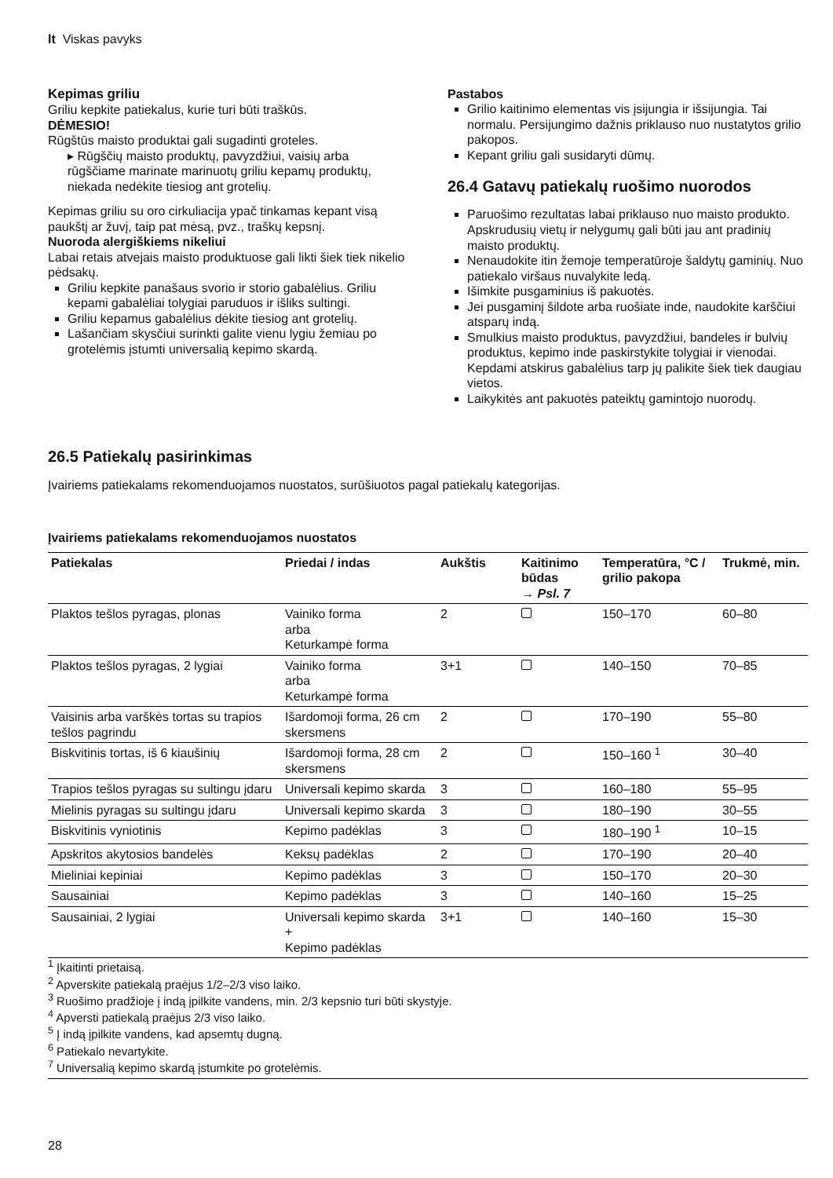lt Viskas pavyks
Kepimas griliu
Griliu kepkite patiekalus, kurie turi būti traškūs.
DĖMESIO!
Rūgštūs maisto produktai gali sugadinti groteles.
▸ Rūgščių maisto produktų, pavyzdžiui, vaisių arba rūgščiame marinate marinuotų griliu kepamų produktų, niekada nedėkite tiesiog ant grotelių.
Kepimas griliu su oro cirkuliacija ypač tinkamas kepant visą paukštį ar žuvį, taip pat mėsą, pvz., traškų kepsnį.
Nuoroda alergiškiems nikeliui
Labai retais atvejais maisto produktuose gali likti šiek tiek nikelio pėdsakų.
Griliu kepkite panašaus svorio ir storio gabalėlius. Griliu kepami gabalėliai tolygiai paruduos ir išliks sultingi.
Griliu kepamus gabalėlius dėkite tiesiog ant grotelių.
Lašančiam skysčiui surinkti galite vienu lygiu žemiau po grotelėmis įstumti universalią kepimo skardą.
Pastabos
Grilio kaitinimo elementas vis įsijungia ir išsijungia. Tai normalu. Persijungimo dažnis priklauso nuo nustatytos grilio pakopos.
Kepant griliu gali susidaryti dūmų.
26.4 Gatavų patiekalų ruošimo nuorodos
Paruošimo rezultatas labai priklauso nuo maisto produkto. Apskrudusių vietų ir nelygumų gali būti jau ant pradinių maisto produktų.
Nenaudokite itin žemoje temperatūroje šaldytų gaminių. Nuo patiekalo viršaus nuvalykite ledą.
Išimkite pusgaminius iš pakuotės.
Jei pusgaminį šildote arba ruošiate inde, naudokite karščiui atsparų indą.
Smulkius maisto produktus, pavyzdžiui, bandeles ir bulvių produktus, kepimo inde paskirstykite tolygiai ir vienodai. Kepdami atskirus gabalėlius tarp jų palikite šiek tiek daugiau vietos.
Laikykitės ant pakuotės pateiktų gamintojo nuorodų.
26.5 Patiekalų pasirinkimas
Įvairiems patiekalams rekomenduojamos nuostatos, surūšiuotos pagal patiekalų kategorijas.
Įvairiems patiekalams rekomenduojamos nuostatos
| Patiekalas | Priedai / indas | Aukštis | Kaitinimo būdas → Psl. 7 | Temperatūra, °C / grilio pakopa | Trukmė, min. |
| --- | --- | --- | --- | --- | --- |
| Plaktos tešlos pyragas, plonas | Vainiko forma arba Keturkampė forma | 2 | | 150–170 | 60–80 |
| Plaktos tešlos pyragas, 2 lygiai | Vainiko forma arba Keturkampė forma | 3+1 | | 140–150 | 70–85 |
| Vaisinis arba varškės tortas su trapios tešlos pagrindu | Išardomoji forma, 26 cm skersmens | 2 | | 170–190 | 55–80 |
| Biskvitinis tortas, iš 6 kiaušinių | Išardomoji forma, 28 cm skersmens | 2 | | 150–160 <sup>1</sup> | 30–40 |
| Trapios tešlos pyragas su sultingu įdaru | Universali kepimo skarda | 3 | | 160–180 | 55–95 |
| Mielinis pyragas su sultingu įdaru | Universali kepimo skarda | 3 | | 180–190 | 30–55 |
| Biskvitinis vyniotinis | Kepimo padėklas | 3 | | 180–190 <sup>1</sup> | 10–15 |
| Apskritos akytosios bandelės | Keksų padėklas | 2 | | 170–190 | 20–40 |
| Mieliniai kepiniai | Kepimo padėklas | 3 | | 150–170 | 20–30 |
| Sausainiai | Kepimo padėklas | 3 | | 140–160 | 15–25 |
| Sausainiai, 2 lygiai | Universali kepimo skarda + Kepimo padėklas | 3+1 | | 140–160 | 15–30 |
<sup>1</sup> Įkaitinti prietaisą.
<sup>2</sup> Apverskite patiekalą praėjus 1/2–2/3 viso laiko.
<sup>3</sup> Ruošimo pradžioje į indą įpilkite vandens, min. 2/3 kepsnio turi būti skystyje.
<sup>4</sup> Apversti patiekalą praėjus 2/3 viso laiko.
<sup>5</sup> Į indą įpilkite vandens, kad apsemtų dugną.
<sup>6</sup> Patiekalo nevartykite.
<sup>7</sup> Universalią kepimo skardą įstumkite po grotelėmis.
28